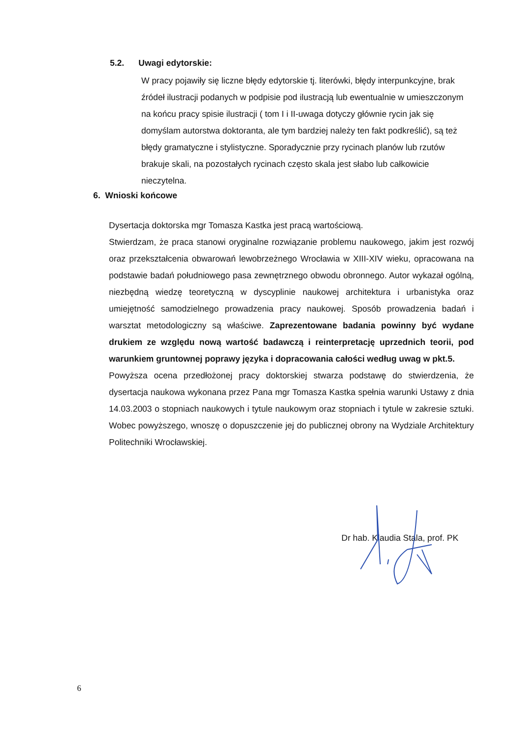5.2. Uwagi edytorskie:
W pracy pojawiły się liczne błędy edytorskie tj. literówki, błędy interpunkcyjne, brak źródeł ilustracji podanych w podpisie pod ilustracją lub ewentualnie w umieszczonym na końcu pracy spisie ilustracji ( tom I i II-uwaga dotyczy głównie rycin jak się domyślam autorstwa doktoranta, ale tym bardziej należy ten fakt podkreślić), są też błędy gramatyczne i stylistyczne. Sporadycznie przy rycinach planów lub rzutów brakuje skali, na pozostałych rycinach często skala jest słabo lub całkowicie nieczytelna.
6. Wnioski końcowe
Dysertacja doktorska mgr Tomasza Kastka jest pracą wartościową.
Stwierdzam, że praca stanowi oryginalne rozwiązanie problemu naukowego, jakim jest rozwój oraz przekształcenia obwarowań lewobrzeżnego Wrocławia w XIII-XIV wieku, opracowana na podstawie badań południowego pasa zewnętrznego obwodu obronnego. Autor wykazał ogólną, niezbędną wiedzę teoretyczną w dyscyplinie naukowej architektura i urbanistyka oraz umiejętność samodzielnego prowadzenia pracy naukowej. Sposób prowadzenia badań i warsztat metodologiczny są właściwe. Zaprezentowane badania powinny być wydane drukiem ze względu nową wartość badawczą i reinterpretację uprzednich teorii, pod warunkiem gruntownej poprawy języka i dopracowania całości według uwag w pkt.5.
Powyższa ocena przedłożonej pracy doktorskiej stwarza podstawę do stwierdzenia, że dysertacja naukowa wykonana przez Pana mgr Tomasza Kastka spełnia warunki Ustawy z dnia 14.03.2003 o stopniach naukowych i tytule naukowym oraz stopniach i tytule w zakresie sztuki. Wobec powyższego, wnoszę o dopuszczenie jej do publicznej obrony na Wydziale Architektury Politechniki Wrocławskiej.
Dr hab. Klaudia Stala, prof. PK
6